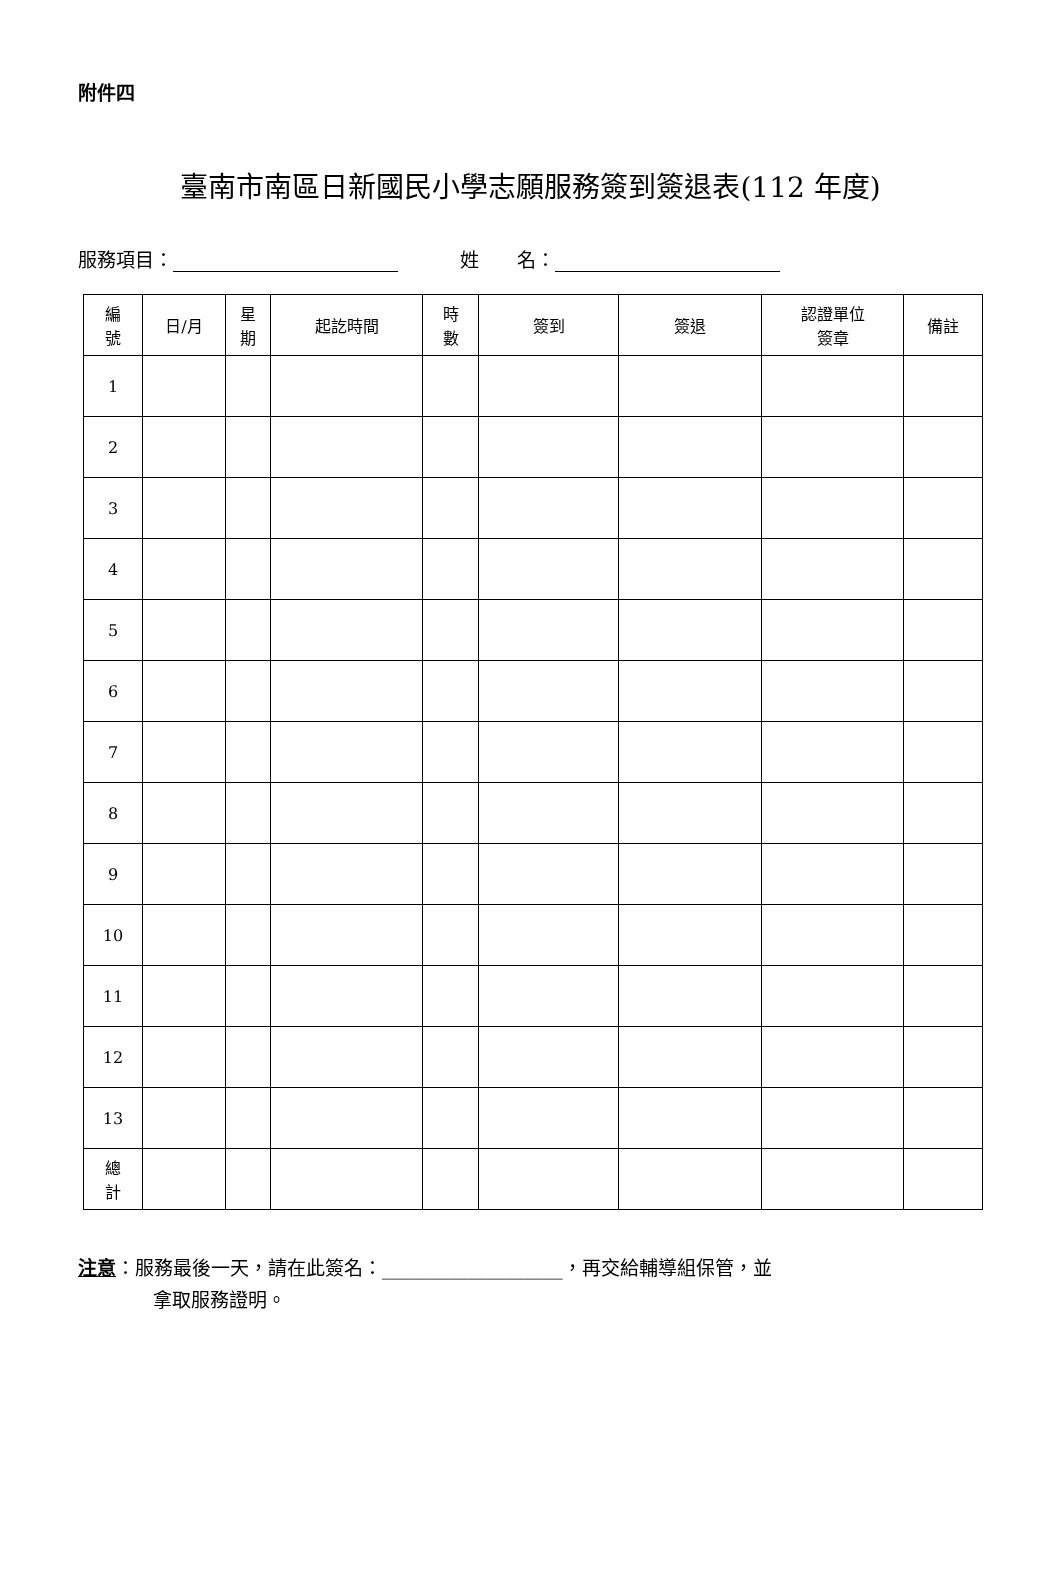附件四
臺南市南區日新國民小學志願服務簽到簽退表(112 年度)
服務項目： 姓　　名：
| 編 號 | 日/月 | 星 期 | 起訖時間 | 時 數 | 簽到 | 簽退 | 認證單位 簽章 | 備註 |
| --- | --- | --- | --- | --- | --- | --- | --- | --- |
| 1 | | | | | | | | |
| 2 | | | | | | | | |
| 3 | | | | | | | | |
| 4 | | | | | | | | |
| 5 | | | | | | | | |
| 6 | | | | | | | | |
| 7 | | | | | | | | |
| 8 | | | | | | | | |
| 9 | | | | | | | | |
| 10 | | | | | | | | |
| 11 | | | | | | | | |
| 12 | | | | | | | | |
| 13 | | | | | | | | |
| 總 計 | | | | | | | | |
注意：服務最後一天，請在此簽名：___________________，再交給輔導組保管，並
拿取服務證明。